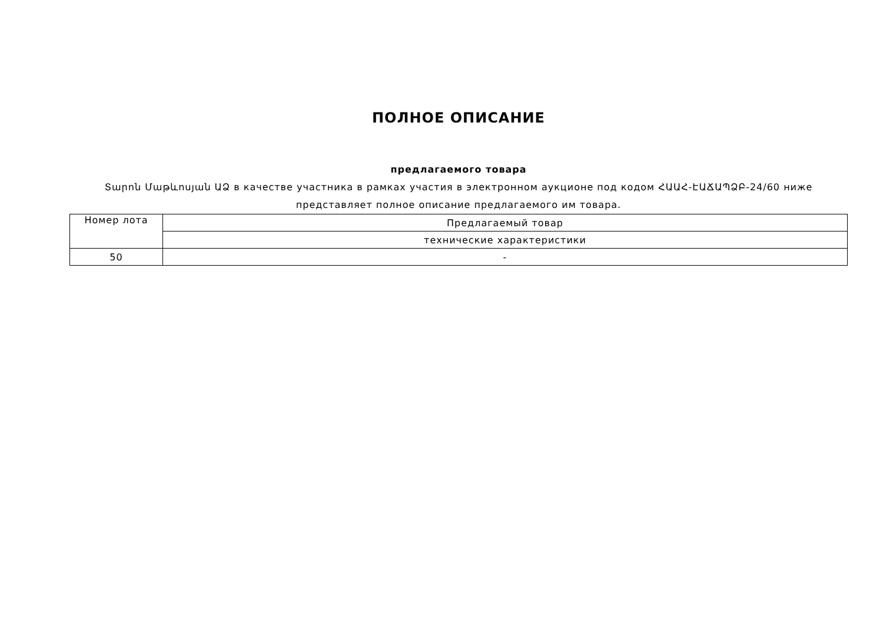ПОЛНОЕ ОПИСАНИЕ
предлагаемого товара
Տարոն Մաթևոսյան ԱՁ в качестве участника в рамках участия в электронном аукционе под кодом ՀԱԱՀ-ԷԱՃԱՊՁԲ-24/60 ниже представляет полное описание предлагаемого им товара.
| Номер лота | Предлагаемый товар |
| | технические характеристики |
| 50 | - |